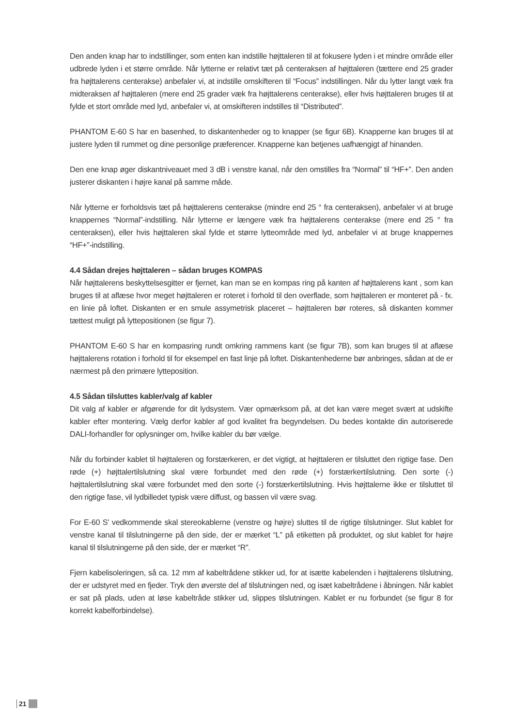Den anden knap har to indstillinger, som enten kan indstille højttaleren til at fokusere lyden i et mindre område eller udbrede lyden i et større område. Når lytterne er relativt tæt på centeraksen af højttaleren (tættere end 25 grader fra højttalerens centerakse) anbefaler vi, at indstille omskifteren til “Focus” indstillingen. Når du lytter langt væk fra midteraksen af højttaleren (mere end 25 grader væk fra højttalerens centerakse), eller hvis højttaleren bruges til at fylde et stort område med lyd, anbefaler vi, at omskifteren indstilles til “Distributed”.
PHANTOM E-60 S har en basenhed, to diskantenheder og to knapper (se figur 6B). Knapperne kan bruges til at justere lyden til rummet og dine personlige præferencer. Knapperne kan betjenes uafhængigt af hinanden.
Den ene knap øger diskantniveauet med 3 dB i venstre kanal, når den omstilles fra “Normal” til “HF+”. Den anden justerer diskanten i højre kanal på samme måde.
Når lytterne er forholdsvis tæt på højttalerens centerakse (mindre end 25 ° fra centeraksen), anbefaler vi at bruge knappernes “Normal”-indstilling. Når lytterne er længere væk fra højttalerens centerakse (mere end 25 ° fra centeraksen), eller hvis højttaleren skal fylde et større lytteområde med lyd, anbefaler vi at bruge knappernes “HF+”-indstilling.
4.4 Sådan drejes højttaleren – sådan bruges KOMPAS
Når højttalerens beskyttelsesgitter er fjernet, kan man se en kompas ring på kanten af højttalerens kant , som kan bruges til at aflæse hvor meget højttaleren er roteret i forhold til den overflade, som højttaleren er monteret på - fx. en linie på loftet. Diskanten er en smule assymetrisk placeret – højttaleren bør roteres, så diskanten kommer tættest muligt på lyttepositionen (se figur 7).
PHANTOM E-60 S har en kompasring rundt omkring rammens kant (se figur 7B), som kan bruges til at aflæse højttalerens rotation i forhold til for eksempel en fast linje på loftet. Diskantenhederne bør anbringes, sådan at de er nærmest på den primære lytteposition.
4.5 Sådan tilsluttes kabler/valg af kabler
Dit valg af kabler er afgørende for dit lydsystem. Vær opmærksom på, at det kan være meget svært at udskifte kabler efter montering. Vælg derfor kabler af god kvalitet fra begyndelsen. Du bedes kontakte din autoriserede DALI-forhandler for oplysninger om, hvilke kabler du bør vælge.
Når du forbinder kablet til højttaleren og forstærkeren, er det vigtigt, at højttaleren er tilsluttet den rigtige fase. Den røde (+) højttalertilslutning skal være forbundet med den røde (+) forstærkertilslutning. Den sorte (-) højttalertilslutning skal være forbundet med den sorte (-) forstærkertilslutning. Hvis højttalerne ikke er tilsluttet til den rigtige fase, vil lydbilledet typisk være diffust, og bassen vil være svag.
For E-60 S' vedkommende skal stereokablerne (venstre og højre) sluttes til de rigtige tilslutninger. Slut kablet for venstre kanal til tilslutningerne på den side, der er mærket “L” på etiketten på produktet, og slut kablet for højre kanal til tilslutningerne på den side, der er mærket “R”.
Fjern kabelisoleringen, så ca. 12 mm af kabeltrådene stikker ud, for at isætte kabelenden i højttalerens tilslutning, der er udstyret med en fjeder. Tryk den øverste del af tilslutningen ned, og isæt kabeltrådene i åbningen. Når kablet er sat på plads, uden at løse kabeltråde stikker ud, slippes tilslutningen. Kablet er nu forbundet (se figur 8 for korrekt kabelforbindelse).
21